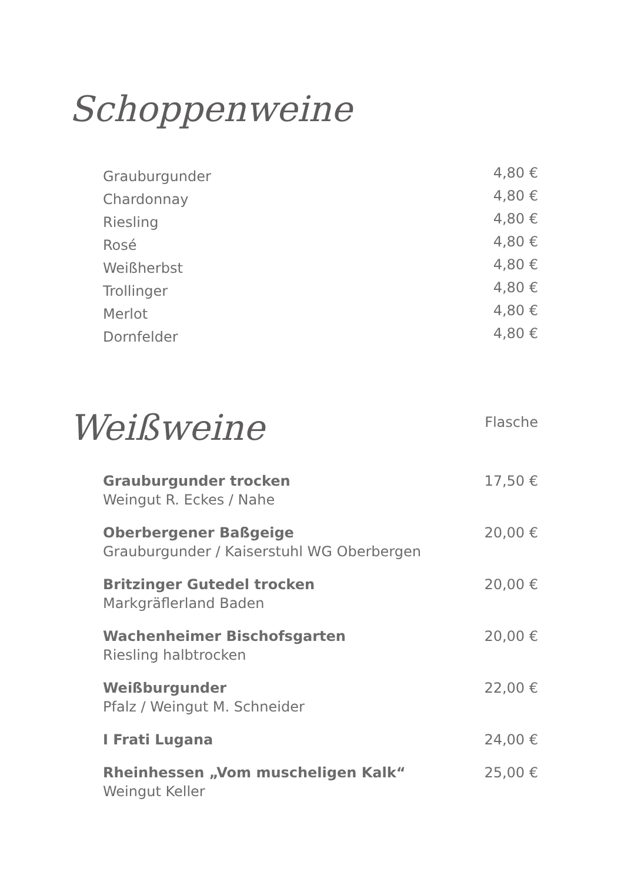Schoppenweine
| Grauburgunder | 4,80 € |
| Chardonnay | 4,80 € |
| Riesling | 4,80 € |
| Rosé | 4,80 € |
| Weißherbst | 4,80 € |
| Trollinger | 4,80 € |
| Merlot | 4,80 € |
| Dornfelder | 4,80 € |
Weißweine
Flasche
| Grauburgunder trocken Weingut R. Eckes / Nahe | 17,50 € |
| Oberbergener Baßgeige Grauburgunder / Kaiserstuhl WG Oberbergen | 20,00 € |
| Britzinger Gutedel trocken Markgräflerland Baden | 20,00 € |
| Wachenheimer Bischofsgarten Riesling halbtrocken | 20,00 € |
| Weißburgunder Pfalz / Weingut M. Schneider | 22,00 € |
| I Frati Lugana | 24,00 € |
| Rheinhessen „Vom muscheligen Kalk“ Weingut Keller | 25,00 € |